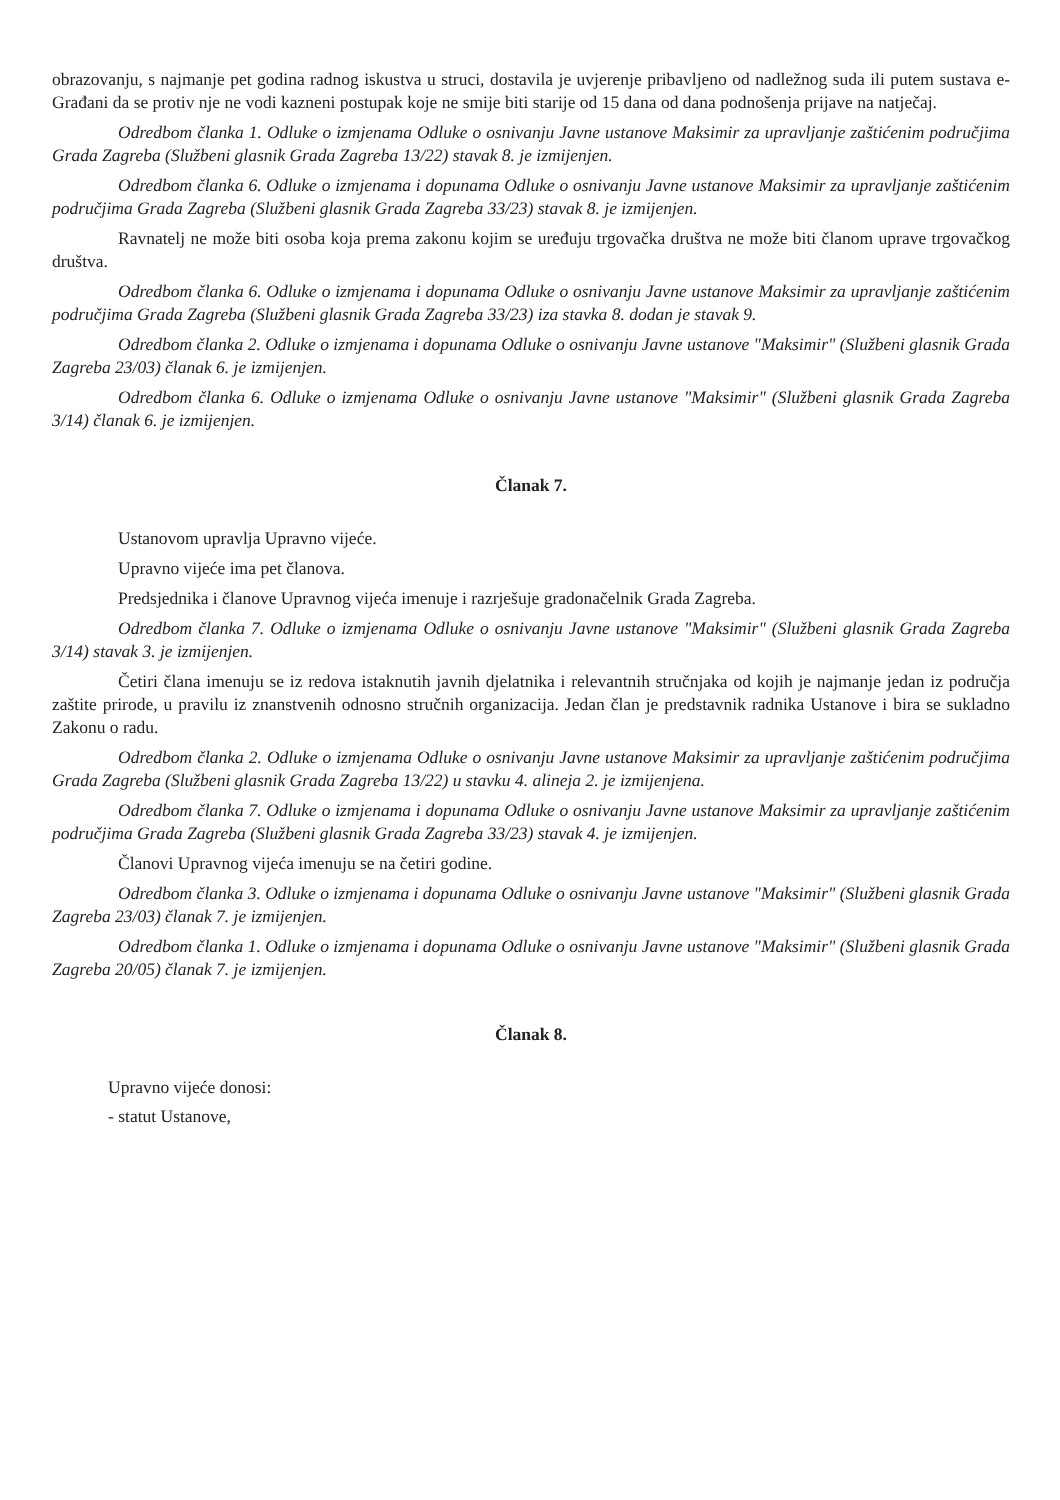obrazovanju, s najmanje pet godina radnog iskustva u struci, dostavila je uvjerenje pribavljeno od nadležnog suda ili putem sustava e-Građani da se protiv nje ne vodi kazneni postupak koje ne smije biti starije od 15 dana od dana podnošenja prijave na natječaj.
Odredbom članka 1. Odluke o izmjenama Odluke o osnivanju Javne ustanove Maksimir za upravljanje zaštićenim područjima Grada Zagreba (Službeni glasnik Grada Zagreba 13/22) stavak 8. je izmijenjen.
Odredbom članka 6. Odluke o izmjenama i dopunama Odluke o osnivanju Javne ustanove Maksimir za upravljanje zaštićenim područjima Grada Zagreba (Službeni glasnik Grada Zagreba 33/23) stavak 8. je izmijenjen.
Ravnatelj ne može biti osoba koja prema zakonu kojim se uređuju trgovačka društva ne može biti članom uprave trgovačkog društva.
Odredbom članka 6. Odluke o izmjenama i dopunama Odluke o osnivanju Javne ustanove Maksimir za upravljanje zaštićenim područjima Grada Zagreba (Službeni glasnik Grada Zagreba 33/23) iza stavka 8. dodan je stavak 9.
Odredbom članka 2. Odluke o izmjenama i dopunama Odluke o osnivanju Javne ustanove "Maksimir" (Službeni glasnik Grada Zagreba 23/03) članak 6. je izmijenjen.
Odredbom članka 6. Odluke o izmjenama Odluke o osnivanju Javne ustanove "Maksimir" (Službeni glasnik Grada Zagreba 3/14) članak 6. je izmijenjen.
Članak 7.
Ustanovom upravlja Upravno vijeće.
Upravno vijeće ima pet članova.
Predsjednika i članove Upravnog vijeća imenuje i razrješuje gradonačelnik Grada Zagreba.
Odredbom članka 7. Odluke o izmjenama Odluke o osnivanju Javne ustanove "Maksimir" (Službeni glasnik Grada Zagreba 3/14) stavak 3. je izmijenjen.
Četiri člana imenuju se iz redova istaknutih javnih djelatnika i relevantnih stručnjaka od kojih je najmanje jedan iz područja zaštite prirode, u pravilu iz znanstvenih odnosno stručnih organizacija. Jedan član je predstavnik radnika Ustanove i bira se sukladno Zakonu o radu.
Odredbom članka 2. Odluke o izmjenama Odluke o osnivanju Javne ustanove Maksimir za upravljanje zaštićenim područjima Grada Zagreba (Službeni glasnik Grada Zagreba 13/22) u stavku 4. alineja 2. je izmijenjena.
Odredbom članka 7. Odluke o izmjenama i dopunama Odluke o osnivanju Javne ustanove Maksimir za upravljanje zaštićenim područjima Grada Zagreba (Službeni glasnik Grada Zagreba 33/23) stavak 4. je izmijenjen.
Članovi Upravnog vijeća imenuju se na četiri godine.
Odredbom članka 3. Odluke o izmjenama i dopunama Odluke o osnivanju Javne ustanove "Maksimir" (Službeni glasnik Grada Zagreba 23/03) članak 7. je izmijenjen.
Odredbom članka 1. Odluke o izmjenama i dopunama Odluke o osnivanju Javne ustanove "Maksimir" (Službeni glasnik Grada Zagreba 20/05) članak 7. je izmijenjen.
Članak 8.
Upravno vijeće donosi:
- statut Ustanove,